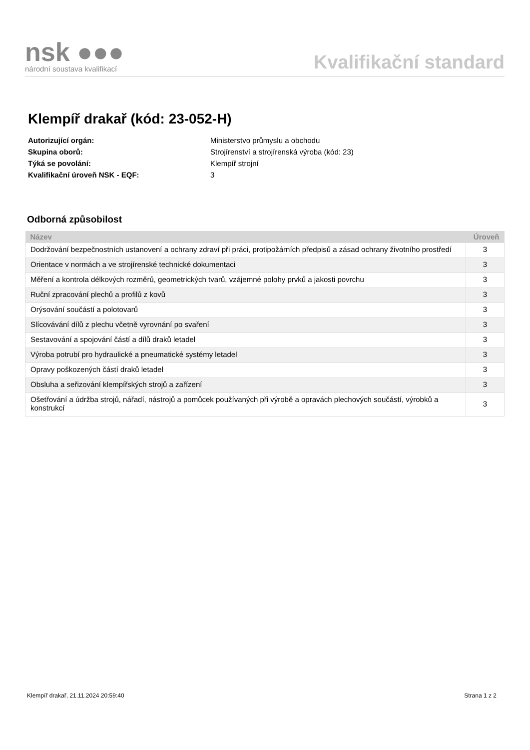nsk ●●●
národní soustava kvalifikací
Kvalifikační standard
Klempíř drakař (kód: 23-052-H)
| Autorizující orgán: | Ministerstvo průmyslu a obchodu |
| Skupina oborů: | Strojírenství a strojírenská výroba (kód: 23) |
| Týká se povolání: | Klempíř strojní |
| Kvalifikační úroveň NSK - EQF: | 3 |
Odborná způsobilost
| Název | Úroveň |
| --- | --- |
| Dodržování bezpečnostních ustanovení a ochrany zdraví při práci, protipožárních předpisů a zásad ochrany životního prostředí | 3 |
| Orientace v normách a ve strojírenské technické dokumentaci | 3 |
| Měření a kontrola délkových rozměrů, geometrických tvarů, vzájemné polohy prvků a jakosti povrchu | 3 |
| Ruční zpracování plechů a profilů z kovů | 3 |
| Orýsování součástí a polotovarů | 3 |
| Slícovávání dílů z plechu včetně vyrovnání po svaření | 3 |
| Sestavování a spojování částí a dílů draků letadel | 3 |
| Výroba potrubí pro hydraulické a pneumatické systémy letadel | 3 |
| Opravy poškozených částí draků letadel | 3 |
| Obsluha a seřizování klempířských strojů a zařízení | 3 |
| Ošetřování a údržba strojů, nářadí, nástrojů a pomůcek používaných při výrobě a opravách plechových součástí, výrobků a konstrukcí | 3 |
Klempíř drakař, 21.11.2024 20:59:40 Strana 1 z 2